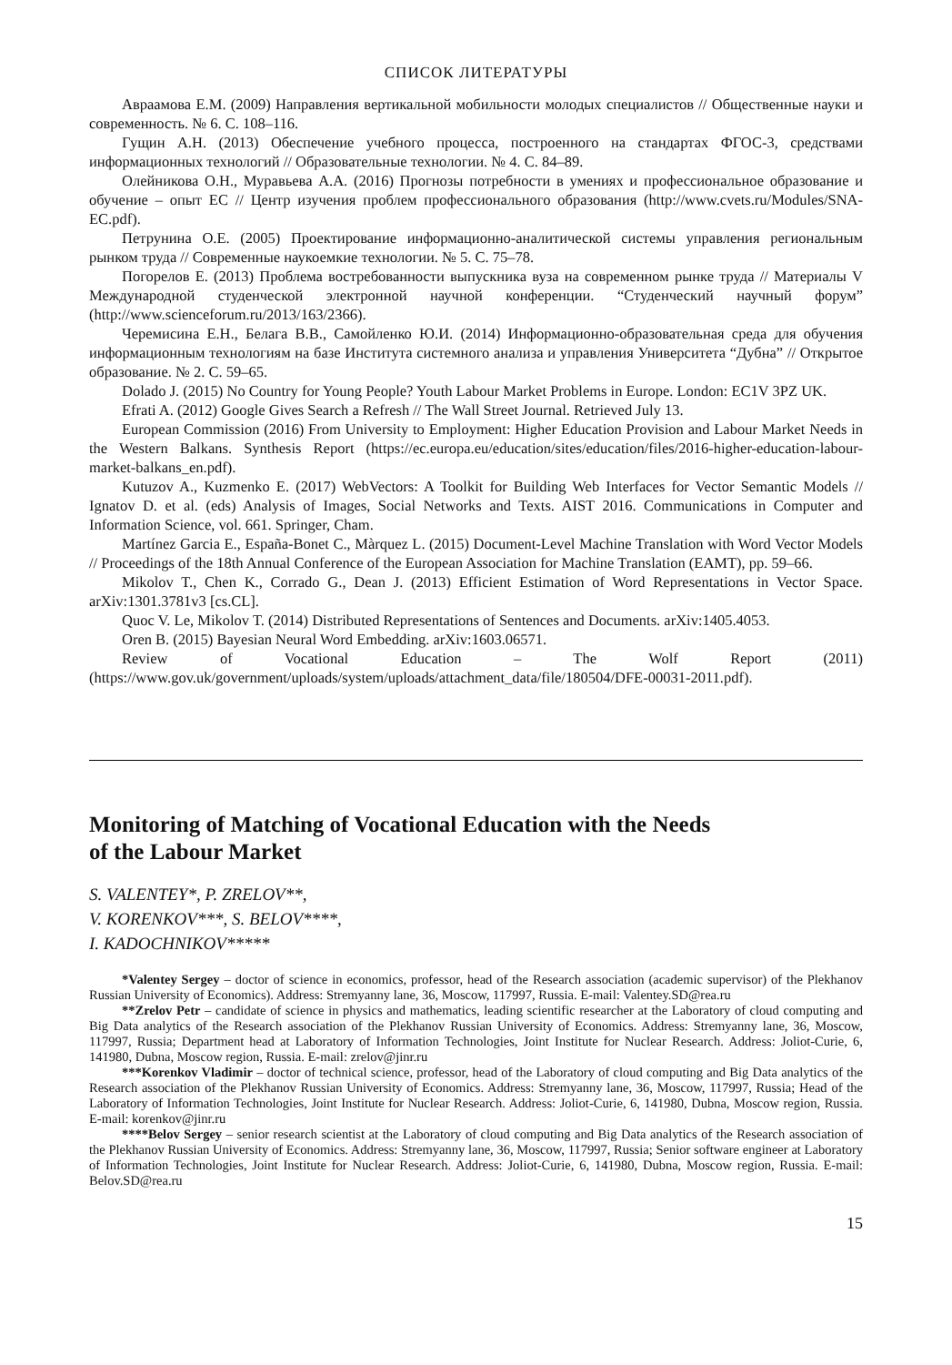СПИСОК ЛИТЕРАТУРЫ
Авраамова Е.М. (2009) Направления вертикальной мобильности молодых специалистов // Общественные науки и современность. № 6. С. 108–116.
Гущин А.Н. (2013) Обеспечение учебного процесса, построенного на стандартах ФГОС-3, средствами информационных технологий // Образовательные технологии. № 4. С. 84–89.
Олейникова О.Н., Муравьева А.А. (2016) Прогнозы потребности в умениях и профессиональное образование и обучение – опыт ЕС // Центр изучения проблем профессионального образования (http://www.cvets.ru/Modules/SNA-EC.pdf).
Петрунина О.Е. (2005) Проектирование информационно-аналитической системы управления региональным рынком труда // Современные наукоемкие технологии. № 5. С. 75–78.
Погорелов Е. (2013) Проблема востребованности выпускника вуза на современном рынке труда // Материалы V Международной студенческой электронной научной конференции. “Студенческий научный форум” (http://www.scienceforum.ru/2013/163/2366).
Черемисина Е.Н., Белага В.В., Самойленко Ю.И. (2014) Информационно-образовательная среда для обучения информационным технологиям на базе Института системного анализа и управления Университета “Дубна” // Открытое образование. № 2. С. 59–65.
Dolado J. (2015) No Country for Young People? Youth Labour Market Problems in Europe. London: EC1V 3PZ UK.
Efrati A. (2012) Google Gives Search a Refresh // The Wall Street Journal. Retrieved July 13.
European Commission (2016) From University to Employment: Higher Education Provision and Labour Market Needs in the Western Balkans. Synthesis Report (https://ec.europa.eu/education/sites/education/files/2016-higher-education-labour-market-balkans_en.pdf).
Kutuzov A., Kuzmenko E. (2017) WebVectors: A Toolkit for Building Web Interfaces for Vector Semantic Models // Ignatov D. et al. (eds) Analysis of Images, Social Networks and Texts. AIST 2016. Communications in Computer and Information Science, vol. 661. Springer, Cham.
Martínez Garcia E., España-Bonet C., Màrquez L. (2015) Document-Level Machine Translation with Word Vector Models // Proceedings of the 18th Annual Conference of the European Association for Machine Translation (EAMT), pp. 59–66.
Mikolov T., Chen K., Corrado G., Dean J. (2013) Efficient Estimation of Word Representations in Vector Space. arXiv:1301.3781v3 [cs.CL].
Quoc V. Le, Mikolov T. (2014) Distributed Representations of Sentences and Documents. arXiv:1405.4053.
Oren B. (2015) Bayesian Neural Word Embedding. arXiv:1603.06571.
Review of Vocational Education – The Wolf Report (2011) (https://www.gov.uk/government/uploads/system/uploads/attachment_data/file/180504/DFE-00031-2011.pdf).
Monitoring of Matching of Vocational Education with the Needs
of the Labour Market
S. VALENTEY*, P. ZRELOV**,
V. KORENKOV***, S. BELOV****,
I. KADOCHNIKOV*****
*Valentey Sergey – doctor of science in economics, professor, head of the Research association (academic supervisor) of the Plekhanov Russian University of Economics). Address: Stremyanny lane, 36, Moscow, 117997, Russia. E-mail: Valentey.SD@rea.ru
**Zrelov Petr – candidate of science in physics and mathematics, leading scientific researcher at the Laboratory of cloud computing and Big Data analytics of the Research association of the Plekhanov Russian University of Economics. Address: Stremyanny lane, 36, Moscow, 117997, Russia; Department head at Laboratory of Information Technologies, Joint Institute for Nuclear Research. Address: Joliot-Curie, 6, 141980, Dubna, Moscow region, Russia. E-mail: zrelov@jinr.ru
***Korenkov Vladimir – doctor of technical science, professor, head of the Laboratory of cloud computing and Big Data analytics of the Research association of the Plekhanov Russian University of Economics. Address: Stremyanny lane, 36, Moscow, 117997, Russia; Head of the Laboratory of Information Technologies, Joint Institute for Nuclear Research. Address: Joliot-Curie, 6, 141980, Dubna, Moscow region, Russia. E-mail: korenkov@jinr.ru
****Belov Sergey – senior research scientist at the Laboratory of cloud computing and Big Data analytics of the Research association of the Plekhanov Russian University of Economics. Address: Stremyanny lane, 36, Moscow, 117997, Russia; Senior software engineer at Laboratory of Information Technologies, Joint Institute for Nuclear Research. Address: Joliot-Curie, 6, 141980, Dubna, Moscow region, Russia. E-mail: Belov.SD@rea.ru
15